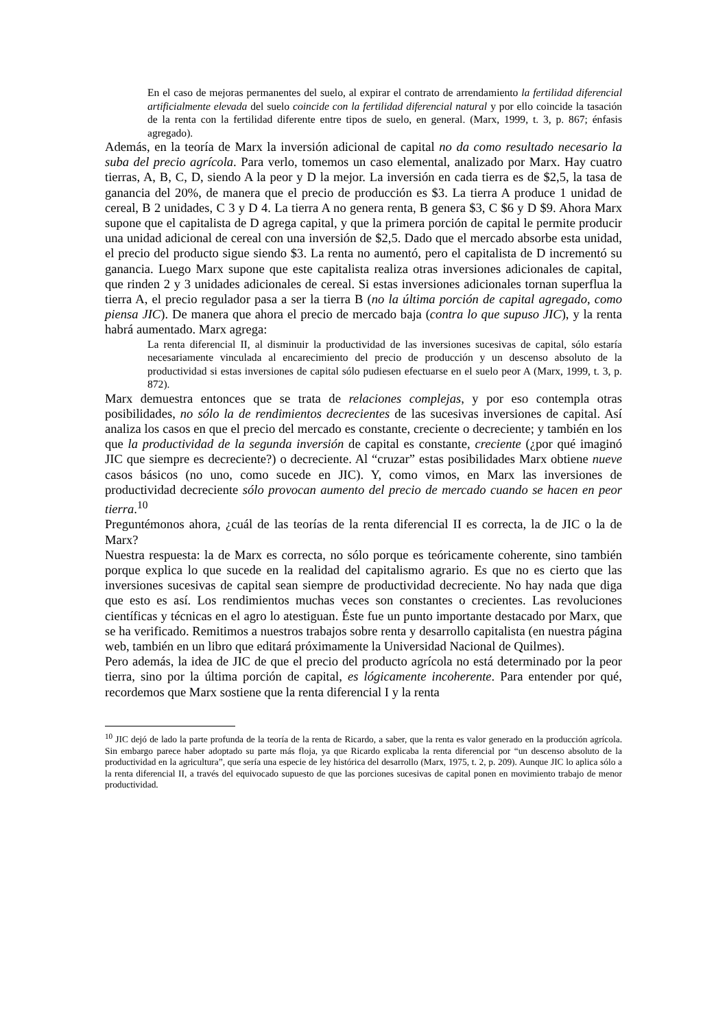En el caso de mejoras permanentes del suelo, al expirar el contrato de arrendamiento la fertilidad diferencial artificialmente elevada del suelo coincide con la fertilidad diferencial natural y por ello coincide la tasación de la renta con la fertilidad diferente entre tipos de suelo, en general. (Marx, 1999, t. 3, p. 867; énfasis agregado).
Además, en la teoría de Marx la inversión adicional de capital no da como resultado necesario la suba del precio agrícola. Para verlo, tomemos un caso elemental, analizado por Marx. Hay cuatro tierras, A, B, C, D, siendo A la peor y D la mejor. La inversión en cada tierra es de $2,5, la tasa de ganancia del 20%, de manera que el precio de producción es $3. La tierra A produce 1 unidad de cereal, B 2 unidades, C 3 y D 4. La tierra A no genera renta, B genera $3, C $6 y D $9. Ahora Marx supone que el capitalista de D agrega capital, y que la primera porción de capital le permite producir una unidad adicional de cereal con una inversión de $2,5. Dado que el mercado absorbe esta unidad, el precio del producto sigue siendo $3. La renta no aumentó, pero el capitalista de D incrementó su ganancia. Luego Marx supone que este capitalista realiza otras inversiones adicionales de capital, que rinden 2 y 3 unidades adicionales de cereal. Si estas inversiones adicionales tornan superflua la tierra A, el precio regulador pasa a ser la tierra B (no la última porción de capital agregado, como piensa JIC). De manera que ahora el precio de mercado baja (contra lo que supuso JIC), y la renta habrá aumentado. Marx agrega:
La renta diferencial II, al disminuir la productividad de las inversiones sucesivas de capital, sólo estaría necesariamente vinculada al encarecimiento del precio de producción y un descenso absoluto de la productividad si estas inversiones de capital sólo pudiesen efectuarse en el suelo peor A (Marx, 1999, t. 3, p. 872).
Marx demuestra entonces que se trata de relaciones complejas, y por eso contempla otras posibilidades, no sólo la de rendimientos decrecientes de las sucesivas inversiones de capital. Así analiza los casos en que el precio del mercado es constante, creciente o decreciente; y también en los que la productividad de la segunda inversión de capital es constante, creciente (¿por qué imaginó JIC que siempre es decreciente?) o decreciente. Al “cruzar” estas posibilidades Marx obtiene nueve casos básicos (no uno, como sucede en JIC). Y, como vimos, en Marx las inversiones de productividad decreciente sólo provocan aumento del precio de mercado cuando se hacen en peor tierra.<sup>10</sup>
Preguntémonos ahora, ¿cuál de las teorías de la renta diferencial II es correcta, la de JIC o la de Marx?
Nuestra respuesta: la de Marx es correcta, no sólo porque es teóricamente coherente, sino también porque explica lo que sucede en la realidad del capitalismo agrario. Es que no es cierto que las inversiones sucesivas de capital sean siempre de productividad decreciente. No hay nada que diga que esto es así. Los rendimientos muchas veces son constantes o crecientes. Las revoluciones científicas y técnicas en el agro lo atestiguan. Éste fue un punto importante destacado por Marx, que se ha verificado. Remitimos a nuestros trabajos sobre renta y desarrollo capitalista (en nuestra página web, también en un libro que editará próximamente la Universidad Nacional de Quilmes).
Pero además, la idea de JIC de que el precio del producto agrícola no está determinado por la peor tierra, sino por la última porción de capital, es lógicamente incoherente. Para entender por qué, recordemos que Marx sostiene que la renta diferencial I y la renta
<sup>10</sup> JIC dejó de lado la parte profunda de la teoría de la renta de Ricardo, a saber, que la renta es valor generado en la producción agrícola. Sin embargo parece haber adoptado su parte más floja, ya que Ricardo explicaba la renta diferencial por “un descenso absoluto de la productividad en la agricultura”, que sería una especie de ley histórica del desarrollo (Marx, 1975, t. 2, p. 209). Aunque JIC lo aplica sólo a la renta diferencial II, a través del equivocado supuesto de que las porciones sucesivas de capital ponen en movimiento trabajo de menor productividad.